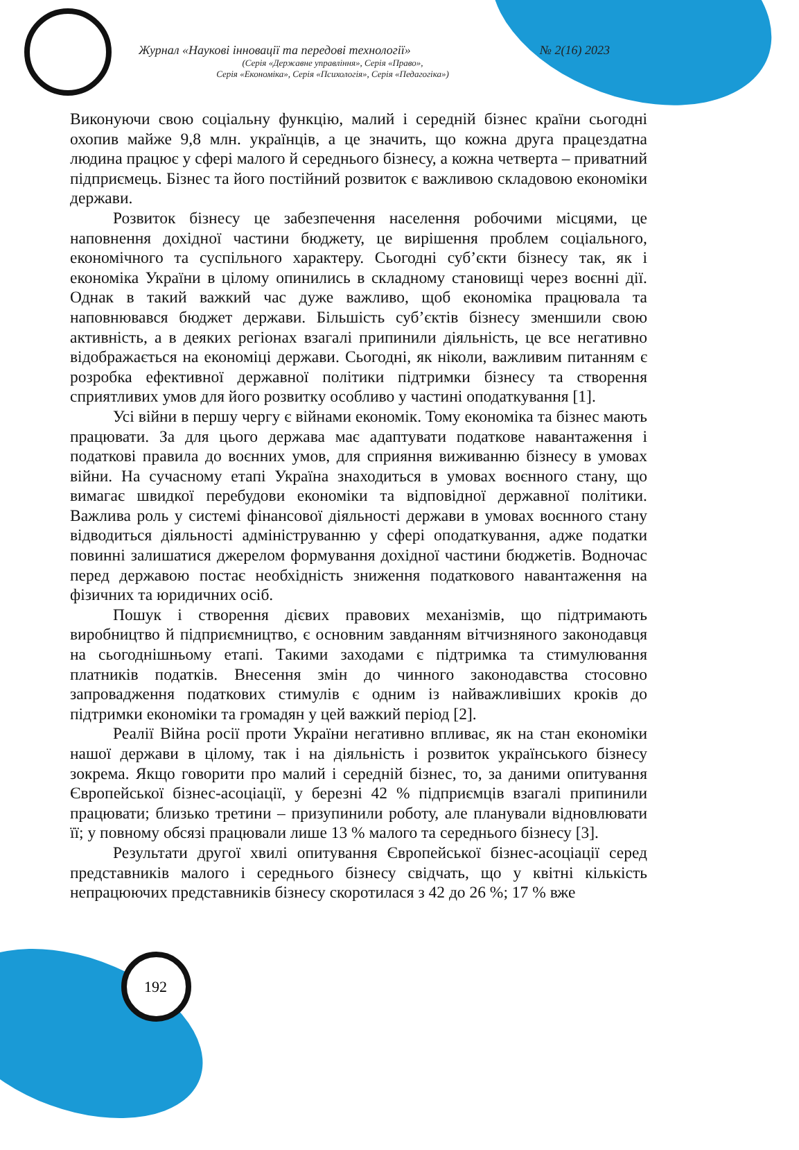Журнал «Наукові інновації та передові технології» № 2(16) 2023
(Серія «Державне управління», Серія «Право»,
Серія «Економіка», Серія «Психологія», Серія «Педагогіка»)
Виконуючи свою соціальну функцію, малий і середній бізнес країни сьогодні охопив майже 9,8 млн. українців, а це значить, що кожна друга працездатна людина працює у сфері малого й середнього бізнесу, а кожна четверта – приватний підприємець. Бізнес та його постійний розвиток є важливою складовою економіки держави.
Розвиток бізнесу це забезпечення населення робочими місцями, це наповнення дохідної частини бюджету, це вирішення проблем соціального, економічного та суспільного характеру. Сьогодні суб’єкти бізнесу так, як і економіка України в цілому опинились в складному становищі через воєнні дії. Однак в такий важкий час дуже важливо, щоб економіка працювала та наповнювався бюджет держави. Більшість суб’єктів бізнесу зменшили свою активність, а в деяких регіонах взагалі припинили діяльність, це все негативно відображається на економіці держави. Сьогодні, як ніколи, важливим питанням є розробка ефективної державної політики підтримки бізнесу та створення сприятливих умов для його розвитку особливо у частині оподаткування [1].
Усі війни в першу чергу є війнами економік. Тому економіка та бізнес мають працювати. За для цього держава має адаптувати податкове навантаження і податкові правила до воєнних умов, для сприяння виживанню бізнесу в умовах війни. На сучасному етапі Україна знаходиться в умовах воєнного стану, що вимагає швидкої перебудови економіки та відповідної державної політики. Важлива роль у системі фінансової діяльності держави в умовах воєнного стану відводиться діяльності адмініструванню у сфері оподаткування, адже податки повинні залишатися джерелом формування дохідної частини бюджетів. Водночас перед державою постає необхідність зниження податкового навантаження на фізичних та юридичних осіб.
Пошук і створення дієвих правових механізмів, що підтримають виробництво й підприємництво, є основним завданням вітчизняного законодавця на сьогоднішньому етапі. Такими заходами є підтримка та стимулювання платників податків. Внесення змін до чинного законодавства стосовно запровадження податкових стимулів є одним із найважливіших кроків до підтримки економіки та громадян у цей важкий період [2].
Реалії Війна росії проти України негативно впливає, як на стан економіки нашої держави в цілому, так і на діяльність і розвиток українського бізнесу зокрема. Якщо говорити про малий і середній бізнес, то, за даними опитування Європейської бізнес-асоціації, у березні 42 % підприємців взагалі припинили працювати; близько третини – призупинили роботу, але планували відновлювати її; у повному обсязі працювали лише 13 % малого та середнього бізнесу [3].
Результати другої хвилі опитування Європейської бізнес-асоціації серед представників малого і середнього бізнесу свідчать, що у квітні кількість непрацюючих представників бізнесу скоротилася з 42 до 26 %; 17 % вже
192